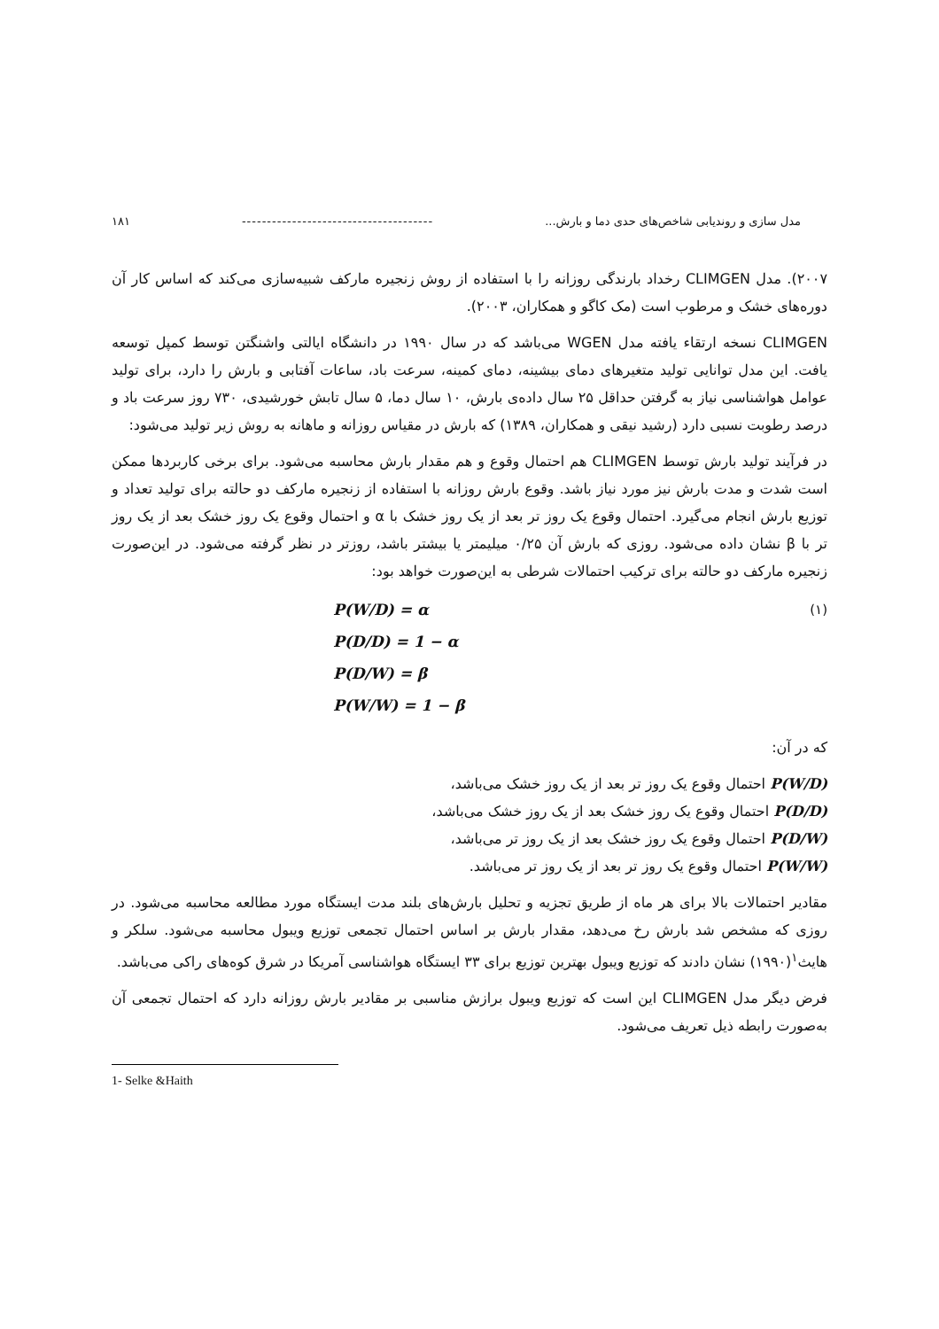مدل سازی و روندیابی شاخص‌های حدی دما و بارش... -------------------------------------- ۱۸۱
۲۰۰۷). مدل CLIMGEN رخداد بارندگی روزانه را با استفاده از روش زنجیره مارکف شبیه‌سازی می‌کند که اساس کار آن دوره‌های خشک و مرطوب است (مک کاگو و همکاران، ۲۰۰۳).
CLIMGEN نسخه ارتقاء یافته مدل WGEN می‌باشد که در سال ۱۹۹۰ در دانشگاه ایالتی واشنگتن توسط کمپل توسعه یافت. این مدل توانایی تولید متغیرهای دمای بیشینه، دمای کمینه، سرعت باد، ساعات آفتابی و بارش را دارد، برای تولید عوامل هواشناسی نیاز به گرفتن حداقل ۲۵ سال داده‌ی بارش، ۱۰ سال دما، ۵ سال تابش خورشیدی، ۷۳۰ روز سرعت باد و درصد رطوبت نسبی دارد (رشید نیقی و همکاران، ۱۳۸۹) که بارش در مقیاس روزانه و ماهانه به روش زیر تولید می‌شود:
در فرآیند تولید بارش توسط CLIMGEN هم احتمال وقوع و هم مقدار بارش محاسبه می‌شود. برای برخی کاربردها ممکن است شدت و مدت بارش نیز مورد نیاز باشد. وقوع بارش روزانه با استفاده از زنجیره مارکف دو حالته برای تولید تعداد و توزیع بارش انجام می‌گیرد. احتمال وقوع یک روز تر بعد از یک روز خشک با α و احتمال وقوع یک روز خشک بعد از یک روز تر با β نشان داده می‌شود. روزی که بارش آن ۰/۲۵ میلیمتر یا بیشتر باشد، روزتر در نظر گرفته می‌شود. در این‌صورت زنجیره مارکف دو حالته برای ترکیب احتمالات شرطی به این‌صورت خواهد بود:
P(W/D) = α
P(D/D) = 1 − α
P(D/W) = β
P(W/W) = 1 − β
(۱)
که در آن:
P(W/D) احتمال وقوع یک روز تر بعد از یک روز خشک می‌باشد،
P(D/D) احتمال وقوع یک روز خشک بعد از یک روز خشک می‌باشد،
P(D/W) احتمال وقوع یک روز خشک بعد از یک روز تر می‌باشد،
P(W/W) احتمال وقوع یک روز تر بعد از یک روز تر می‌باشد.
مقادیر احتمالات بالا برای هر ماه از طریق تجزیه و تحلیل بارش‌های بلند مدت ایستگاه مورد مطالعه محاسبه می‌شود. در روزی که مشخص شد بارش رخ می‌دهد، مقدار بارش بر اساس احتمال تجمعی توزیع ویبول محاسبه می‌شود. سلکر و هایث<sup>۱</sup>(۱۹۹۰) نشان دادند که توزیع ویبول بهترین توزیع برای ۳۳ ایستگاه هواشناسی آمریکا در شرق کوه‌های راکی می‌باشد.
فرض دیگر مدل CLIMGEN این است که توزیع ویبول برازش مناسبی بر مقادیر بارش روزانه دارد که احتمال تجمعی آن به‌صورت رابطه ذیل تعریف می‌شود.
1- Selke &Haith